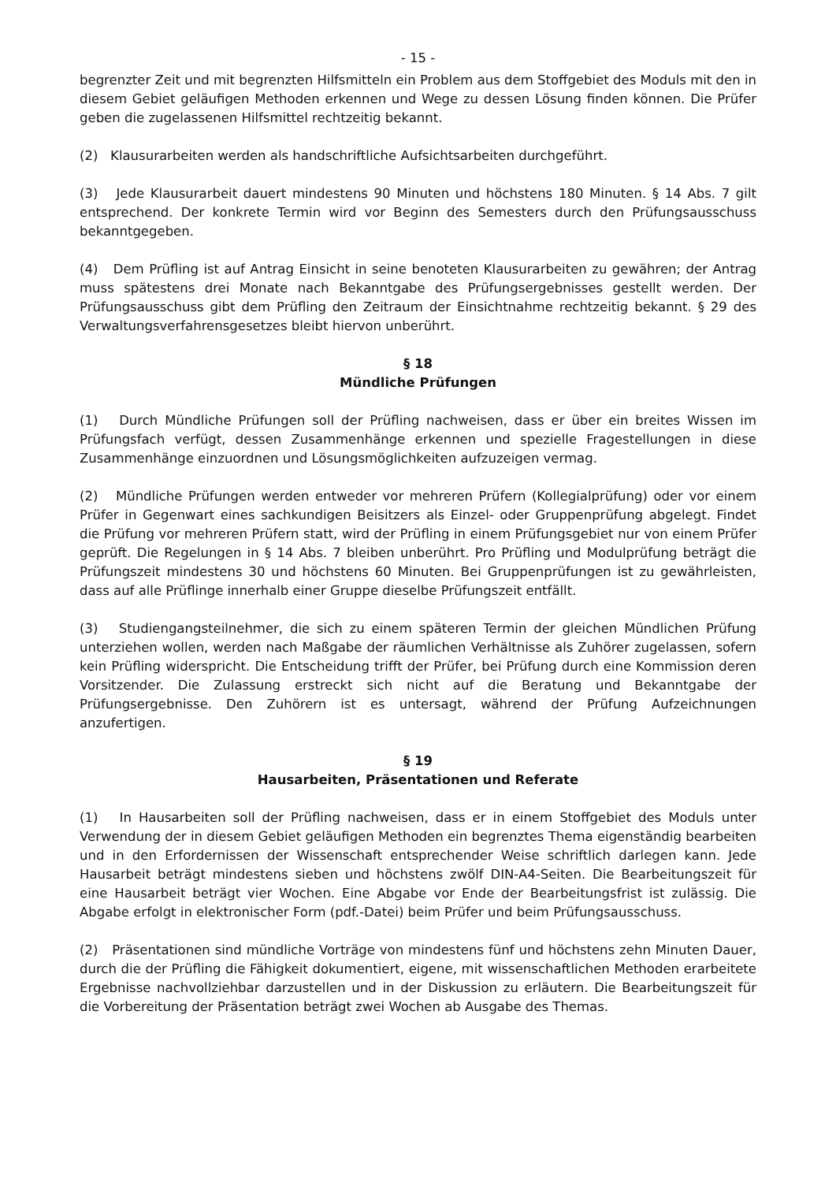- 15 -
begrenzter Zeit und mit begrenzten Hilfsmitteln ein Problem aus dem Stoffgebiet des Moduls mit den in diesem Gebiet geläufigen Methoden erkennen und Wege zu dessen Lösung finden können. Die Prüfer geben die zugelassenen Hilfsmittel rechtzeitig bekannt.
(2) Klausurarbeiten werden als handschriftliche Aufsichtsarbeiten durchgeführt.
(3) Jede Klausurarbeit dauert mindestens 90 Minuten und höchstens 180 Minuten. § 14 Abs. 7 gilt entsprechend. Der konkrete Termin wird vor Beginn des Semesters durch den Prüfungsausschuss bekanntgegeben.
(4) Dem Prüfling ist auf Antrag Einsicht in seine benoteten Klausurarbeiten zu gewähren; der Antrag muss spätestens drei Monate nach Bekanntgabe des Prüfungsergebnisses gestellt werden. Der Prüfungsausschuss gibt dem Prüfling den Zeitraum der Einsichtnahme rechtzeitig bekannt. § 29 des Verwaltungsverfahrensgesetzes bleibt hiervon unberührt.
§ 18
Mündliche Prüfungen
(1) Durch Mündliche Prüfungen soll der Prüfling nachweisen, dass er über ein breites Wissen im Prüfungsfach verfügt, dessen Zusammenhänge erkennen und spezielle Fragestellungen in diese Zusammenhänge einzuordnen und Lösungsmöglichkeiten aufzuzeigen vermag.
(2) Mündliche Prüfungen werden entweder vor mehreren Prüfern (Kollegialprüfung) oder vor einem Prüfer in Gegenwart eines sachkundigen Beisitzers als Einzel- oder Gruppenprüfung abgelegt. Findet die Prüfung vor mehreren Prüfern statt, wird der Prüfling in einem Prüfungsgebiet nur von einem Prüfer geprüft. Die Regelungen in § 14 Abs. 7 bleiben unberührt. Pro Prüfling und Modulprüfung beträgt die Prüfungszeit mindestens 30 und höchstens 60 Minuten. Bei Gruppenprüfungen ist zu gewährleisten, dass auf alle Prüflinge innerhalb einer Gruppe dieselbe Prüfungszeit entfällt.
(3) Studiengangsteilnehmer, die sich zu einem späteren Termin der gleichen Mündlichen Prüfung unterziehen wollen, werden nach Maßgabe der räumlichen Verhältnisse als Zuhörer zugelassen, sofern kein Prüfling widerspricht. Die Entscheidung trifft der Prüfer, bei Prüfung durch eine Kommission deren Vorsitzender. Die Zulassung erstreckt sich nicht auf die Beratung und Bekanntgabe der Prüfungsergebnisse. Den Zuhörern ist es untersagt, während der Prüfung Aufzeichnungen anzufertigen.
§ 19
Hausarbeiten, Präsentationen und Referate
(1) In Hausarbeiten soll der Prüfling nachweisen, dass er in einem Stoffgebiet des Moduls unter Verwendung der in diesem Gebiet geläufigen Methoden ein begrenztes Thema eigenständig bearbeiten und in den Erfordernissen der Wissenschaft entsprechender Weise schriftlich darlegen kann. Jede Hausarbeit beträgt mindestens sieben und höchstens zwölf DIN-A4-Seiten. Die Bearbeitungszeit für eine Hausarbeit beträgt vier Wochen. Eine Abgabe vor Ende der Bearbeitungsfrist ist zulässig. Die Abgabe erfolgt in elektronischer Form (pdf.-Datei) beim Prüfer und beim Prüfungsausschuss.
(2) Präsentationen sind mündliche Vorträge von mindestens fünf und höchstens zehn Minuten Dauer, durch die der Prüfling die Fähigkeit dokumentiert, eigene, mit wissenschaftlichen Methoden erarbeitete Ergebnisse nachvollziehbar darzustellen und in der Diskussion zu erläutern. Die Bearbeitungszeit für die Vorbereitung der Präsentation beträgt zwei Wochen ab Ausgabe des Themas.